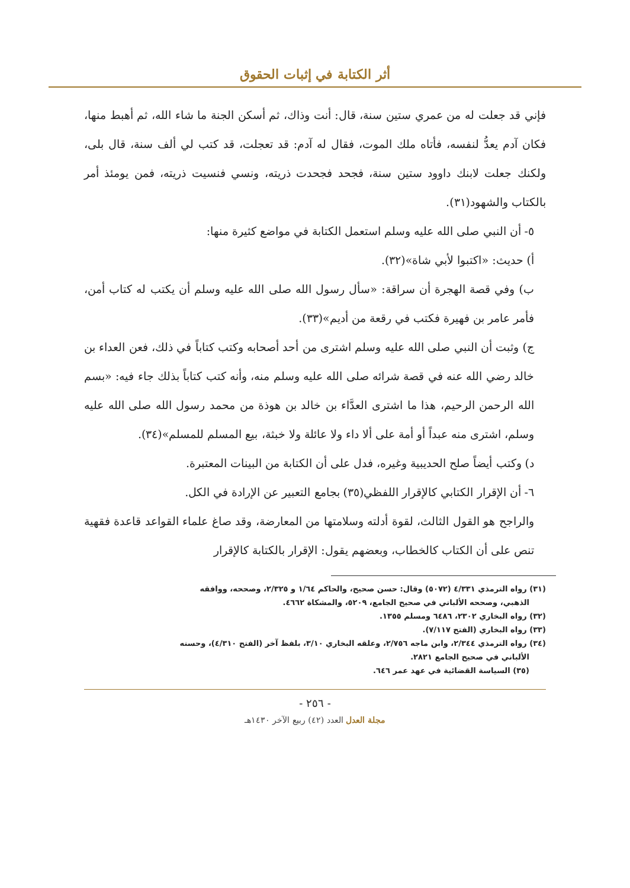أثر الكتابة في إثبات الحقوق
فإني قد جعلت له من عمري ستين سنة، قال: أنت وذاك، ثم أسكن الجنة ما شاء الله، ثم أهبط منها، فكان آدم يعدُّ لنفسه، فأتاه ملك الموت، فقال له آدم: قد تعجلت، قد كتب لي ألف سنة، قال بلى، ولكنك جعلت لابنك داوود ستين سنة، فجحد فجحدت ذريته، ونسي فنسيت ذريته، فمن يومئذ أمر بالكتاب والشهود(٣١).
٥- أن النبي صلى الله عليه وسلم استعمل الكتابة في مواضع كثيرة منها:
أ) حديث: «اكتبوا لأبي شاة»(٣٢).
ب) وفي قصة الهجرة أن سراقة: «سأل رسول الله صلى الله عليه وسلم أن يكتب له كتاب أمن، فأمر عامر بن فهيرة فكتب في رقعة من أديم»(٣٣).
ج) وثبت أن النبي صلى الله عليه وسلم اشترى من أحد أصحابه وكتب كتاباً في ذلك، فعن العداء بن خالد رضي الله عنه في قصة شرائه صلى الله عليه وسلم منه، وأنه كتب كتاباً بذلك جاء فيه: «بسم الله الرحمن الرحيم، هذا ما اشترى العدَّاء بن خالد بن هوذة من محمد رسول الله صلى الله عليه وسلم، اشترى منه عبداً أو أمة على ألا داء ولا عائلة ولا خبثة، بيع المسلم للمسلم»(٣٤).
د) وكتب أيضاً صلح الحديبية وغيره، فدل على أن الكتابة من البينات المعتبرة.
٦- أن الإقرار الكتابي كالإقرار اللفظي(٣٥) بجامع التعبير عن الإرادة في الكل.
والراجح هو القول الثالث، لقوة أدلته وسلامتها من المعارضة، وقد صاغ علماء القواعد قاعدة فقهية تنص على أن الكتاب كالخطاب، وبعضهم يقول: الإقرار بالكتابة كالإقرار
(٣١) رواه الترمذي ٤/٣٣١ (٥٠٧٢) وقال: حسن صحيح، والحاكم ١/٦٤ و ٢/٣٢٥، وصححه، ووافقه
الذهبي، وصححه الألباني في صحيح الجامع، ٥٢٠٩، والمشكاة ٤٦٦٢.
(٣٢) رواه البخاري ٢٣٠٢، ٦٤٨٦ ومسلم ١٣٥٥.
(٣٣) رواه البخاري (الفتح ٧/١١٧).
(٣٤) رواه الترمذي ٢/٣٤٤، وابن ماجه ٢/٧٥٦، وعلقه البخاري ٣/١٠، بلفظ آخر (الفتح ٤/٣١٠)، وحسنه
الألباني في صحيح الجامع ٢٨٢١.
(٣٥) السياسة القضائية في عهد عمر ٦٤٦.
- ٢٥٦ -
مجلة العدل العدد (٤٢) ربيع الآخر ١٤٣٠هـ